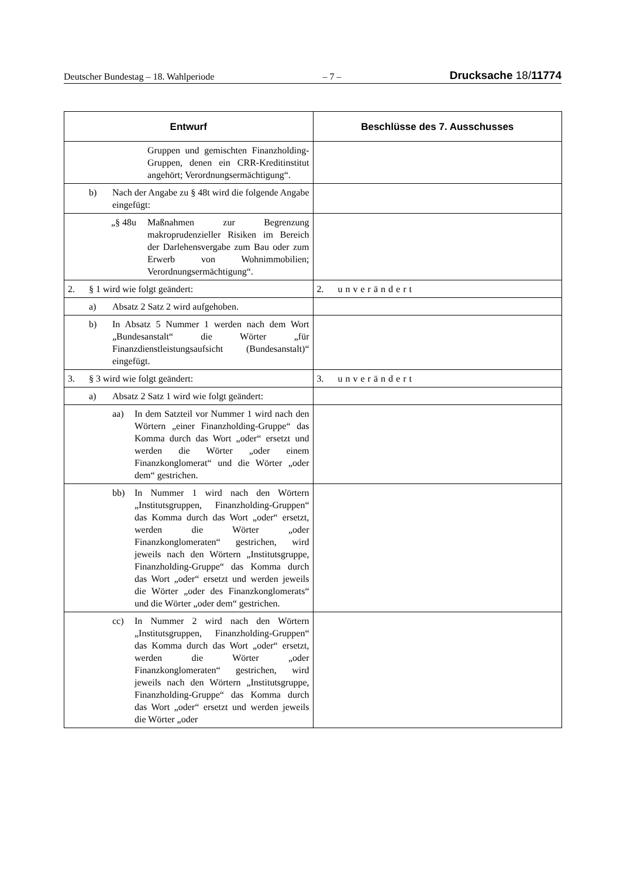Deutscher Bundestag – 18. Wahlperiode – 7 – Drucksache 18/11774
| Entwurf | Beschlüsse des 7. Ausschusses |
| --- | --- |
| Gruppen und gemischten Finanzholding-Gruppen, denen ein CRR-Kreditinstitut angehört; Verordnungsermächtigung“. | |
| b) Nach der Angabe zu § 48t wird die folgende Angabe eingefügt: | |
| „§ 48u Maßnahmen zur Begrenzung makroprudenzieller Risiken im Bereich der Darlehensvergabe zum Bau oder zum Erwerb von Wohnimmobilien; Verordnungsermächtigung“. | |
| 2. § 1 wird wie folgt geändert: | 2. unverändert |
| a) Absatz 2 Satz 2 wird aufgehoben. | |
| b) In Absatz 5 Nummer 1 werden nach dem Wort „Bundesanstalt“ die Wörter „für Finanzdienstleistungsaufsicht (Bundesanstalt)“ eingefügt. | |
| 3. § 3 wird wie folgt geändert: | 3. unverändert |
| a) Absatz 2 Satz 1 wird wie folgt geändert: | |
| aa) In dem Satzteil vor Nummer 1 wird nach den Wörtern „einer Finanzholding-Gruppe“ das Komma durch das Wort „oder“ ersetzt und werden die Wörter „oder einem Finanzkonglomerat“ und die Wörter „oder dem“ gestrichen. | |
| bb) In Nummer 1 wird nach den Wörtern „Institutsgruppen, Finanzholding-Gruppen“ das Komma durch das Wort „oder“ ersetzt, werden die Wörter „oder Finanzkonglomeraten“ gestrichen, wird jeweils nach den Wörtern „Institutsgruppe, Finanzholding-Gruppe“ das Komma durch das Wort „oder“ ersetzt und werden jeweils die Wörter „oder des Finanzkonglomerats“ und die Wörter „oder dem“ gestrichen. | |
| cc) In Nummer 2 wird nach den Wörtern „Institutsgruppen, Finanzholding-Gruppen“ das Komma durch das Wort „oder“ ersetzt, werden die Wörter „oder Finanzkonglomeraten“ gestrichen, wird jeweils nach den Wörtern „Institutsgruppe, Finanzholding-Gruppe“ das Komma durch das Wort „oder“ ersetzt und werden jeweils die Wörter „oder | |